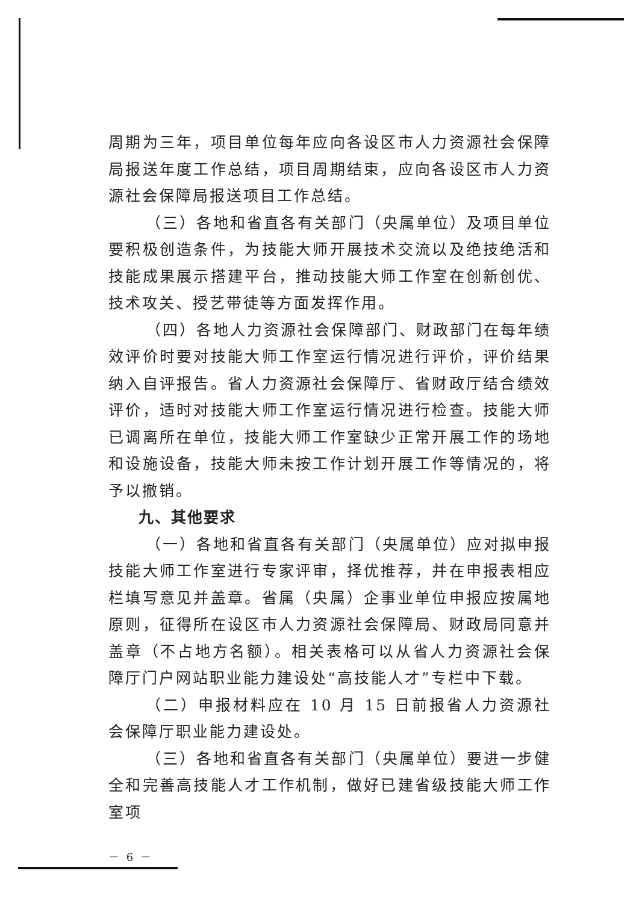周期为三年，项目单位每年应向各设区市人力资源社会保障局报送年度工作总结，项目周期结束，应向各设区市人力资源社会保障局报送项目工作总结。
（三）各地和省直各有关部门（央属单位）及项目单位要积极创造条件，为技能大师开展技术交流以及绝技绝活和技能成果展示搭建平台，推动技能大师工作室在创新创优、技术攻关、授艺带徒等方面发挥作用。
（四）各地人力资源社会保障部门、财政部门在每年绩效评价时要对技能大师工作室运行情况进行评价，评价结果纳入自评报告。省人力资源社会保障厅、省财政厅结合绩效评价，适时对技能大师工作室运行情况进行检查。技能大师已调离所在单位，技能大师工作室缺少正常开展工作的场地和设施设备，技能大师未按工作计划开展工作等情况的，将予以撤销。
九、其他要求
（一）各地和省直各有关部门（央属单位）应对拟申报技能大师工作室进行专家评审，择优推荐，并在申报表相应栏填写意见并盖章。省属（央属）企事业单位申报应按属地原则，征得所在设区市人力资源社会保障局、财政局同意并盖章（不占地方名额）。相关表格可以从省人力资源社会保障厅门户网站职业能力建设处“高技能人才”专栏中下载。
（二）申报材料应在 10 月 15 日前报省人力资源社会保障厅职业能力建设处。
（三）各地和省直各有关部门（央属单位）要进一步健全和完善高技能人才工作机制，做好已建省级技能大师工作室项
－ 6 －